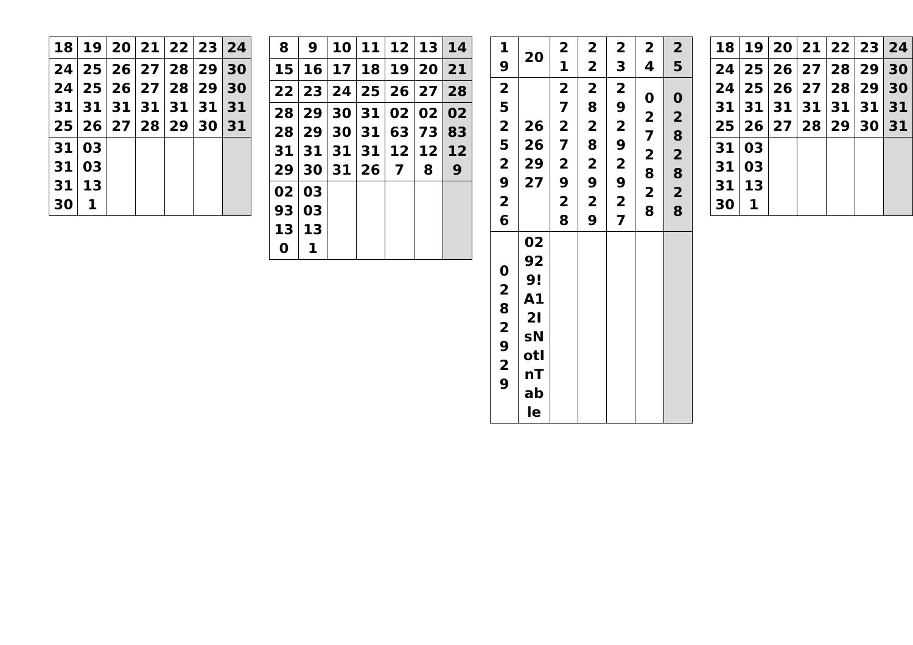| 18 | 19 | 20 | 21 | 22 | 23 | 24 |
| 24243125 | 25253126 | 26263127 | 27273128 | 28283129 | 29293130 | 30303131 |
| 31313130 | 0303131 | | | | | |
| 8 | 9 | 10 | 11 | 12 | 13 | 14 |
| 15 | 16 | 17 | 18 | 19 | 20 | 21 |
| 22 | 23 | 24 | 25 | 26 | 27 | 28 |
| 28283129 | 29293130 | 30303131 | 31313126 | 0263127 | 0273128 | 0283129 |
| 0293130 | 0303131 | | | | | |
| 19 | 20 | 21 | 22 | 23 | 24 | 25 |
| 25252926 | 26262927 | 27272928 | 28282929 | 29292927 | 0272828 | 0282828 |
| 0282929 | 02929!A12IsNotInTable | | | | | |
| 18 | 19 | 20 | 21 | 22 | 23 | 24 |
| 24243125 | 25253126 | 26263127 | 27273128 | 28283129 | 29293130 | 30303131 |
| 31313130 | 0303131 | | | | | |